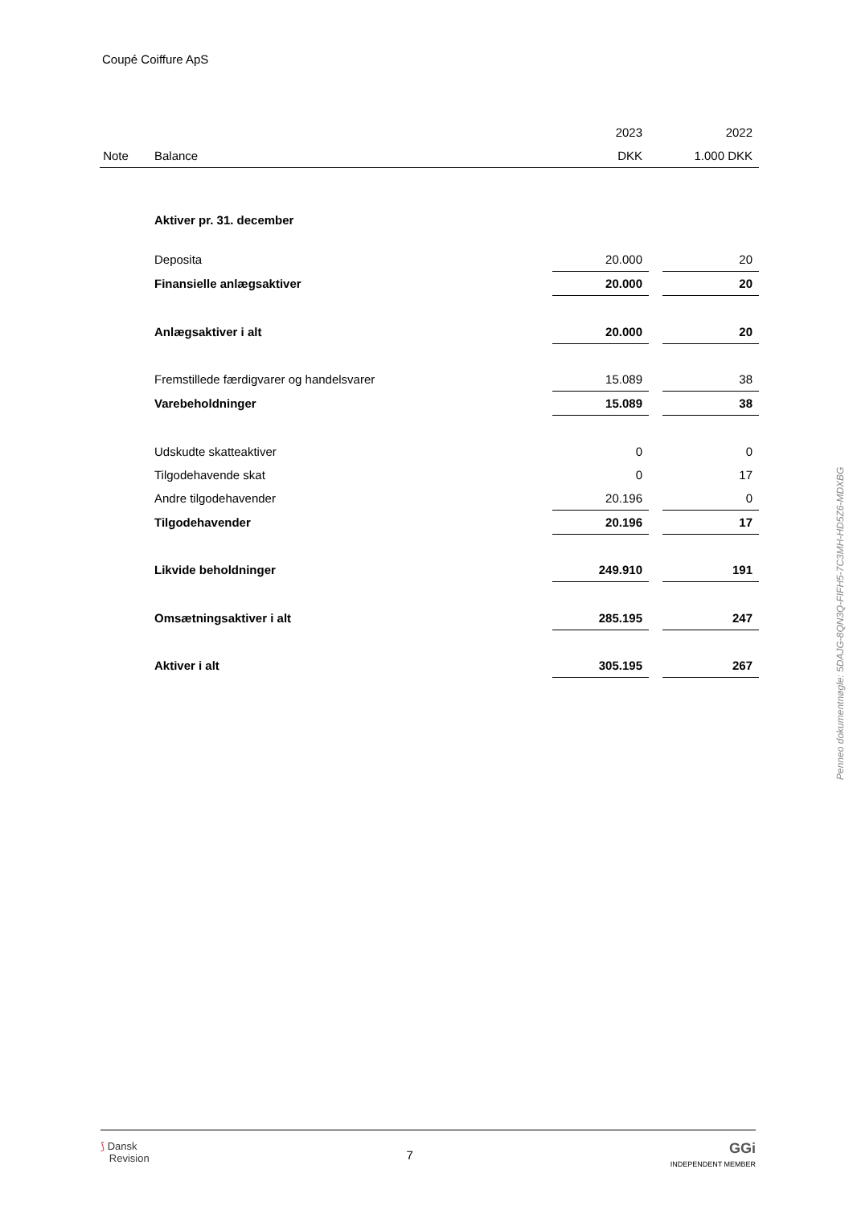Coupé Coiffure ApS
| | | 2023 | | 2022 |
| Note | Balance | DKK | | 1.000 DKK |
| | Aktiver pr. 31. december | | | |
| | Deposita | 20.000 | | 20 |
| | Finansielle anlægsaktiver | 20.000 | | 20 |
| | Anlægsaktiver i alt | 20.000 | | 20 |
| | Fremstillede færdigvarer og handelsvarer | 15.089 | | 38 |
| | Varebeholdninger | 15.089 | | 38 |
| | Udskudte skatteaktiver | 0 | | 0 |
| | Tilgodehavende skat | 0 | | 17 |
| | Andre tilgodehavender | 20.196 | | 0 |
| | Tilgodehavender | 20.196 | | 17 |
| | Likvide beholdninger | 249.910 | | 191 |
| | Omsætningsaktiver i alt | 285.195 | | 247 |
| | Aktiver i alt | 305.195 | | 267 |
Penneo dokumentnøgle: 5DAJG-8QN3Q-FIFH5-7C3MH-HD5Z6-MDXBG
⟆ Dansk
Revision
7
GGi
INDEPENDENT MEMBER